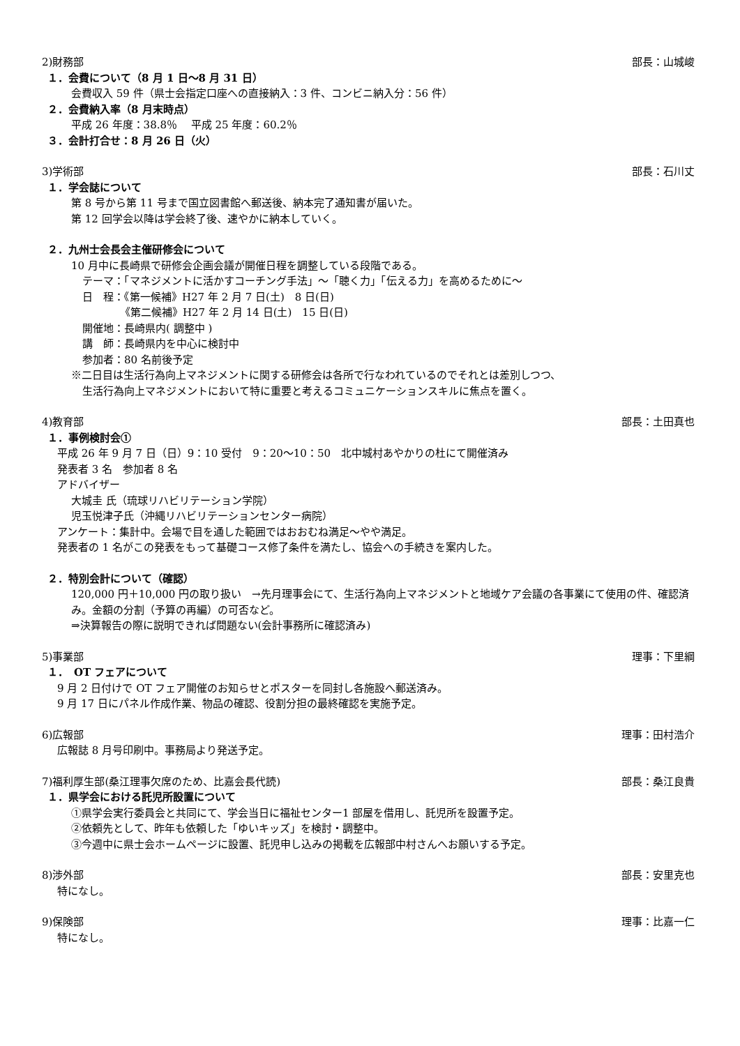2)財務部 部長：山城峻
１．会費について（8 月 1 日～8 月 31 日）
会費収入 59 件（県士会指定口座への直接納入：3 件、コンビニ納入分：56 件）
２．会費納入率（8 月末時点）
平成 26 年度：38.8％　 平成 25 年度：60.2％
３．会計打合せ：8 月 26 日（火）
3)学術部 部長：石川丈
１．学会誌について
第 8 号から第 11 号まで国立図書館へ郵送後、納本完了通知書が届いた。
第 12 回学会以降は学会終了後、速やかに納本していく。
２．九州士会長会主催研修会について
10 月中に長崎県で研修会企画会議が開催日程を調整している段階である。
テーマ：「マネジメントに活かすコーチング手法」～「聴く力」「伝える力」を高めるために～
日　程：《第一候補》H27 年 2 月 7 日(土)　8 日(日)
《第二候補》H27 年 2 月 14 日(土)　15 日(日)
開催地：長崎県内( 調整中 )
講　師：長崎県内を中心に検討中
参加者：80 名前後予定
※二日目は生活行為向上マネジメントに関する研修会は各所で行なわれているのでそれとは差別しつつ、
生活行為向上マネジメントにおいて特に重要と考えるコミュニケーションスキルに焦点を置く。
4)教育部 部長：土田真也
１．事例検討会①
平成 26 年 9 月 7 日（日）9：10 受付　9：20～10：50　北中城村あやかりの杜にて開催済み
発表者 3 名　参加者 8 名
アドバイザー
大城圭 氏（琉球リハビリテーション学院）
児玉悦津子氏（沖縄リハビリテーションセンター病院）
アンケート：集計中。会場で目を通した範囲ではおおむね満足～やや満足。
発表者の 1 名がこの発表をもって基礎コース修了条件を満たし、協会への手続きを案内した。
２．特別会計について（確認）
120,000 円＋10,000 円の取り扱い　→先月理事会にて、生活行為向上マネジメントと地域ケア会議の各事業にて使用の件、確認済み。金額の分割（予算の再編）の可否など。
⇒決算報告の際に説明できれば問題ない(会計事務所に確認済み)
5)事業部 理事：下里綱
１．　OT フェアについて
9 月 2 日付けで OT フェア開催のお知らせとポスターを同封し各施設へ郵送済み。
9 月 17 日にパネル作成作業、物品の確認、役割分担の最終確認を実施予定。
6)広報部 理事：田村浩介
広報誌 8 月号印刷中。事務局より発送予定。
7)福利厚生部(桑江理事欠席のため、比嘉会長代読) 部長：桑江良貴
１．県学会における託児所設置について
①県学会実行委員会と共同にて、学会当日に福祉センター1 部屋を借用し、託児所を設置予定。
②依頼先として、昨年も依頼した「ゆいキッズ」を検討・調整中。
③今週中に県士会ホームページに設置、託児申し込みの掲載を広報部中村さんへお願いする予定。
8)渉外部 部長：安里克也
特になし。
9)保険部 理事：比嘉一仁
特になし。